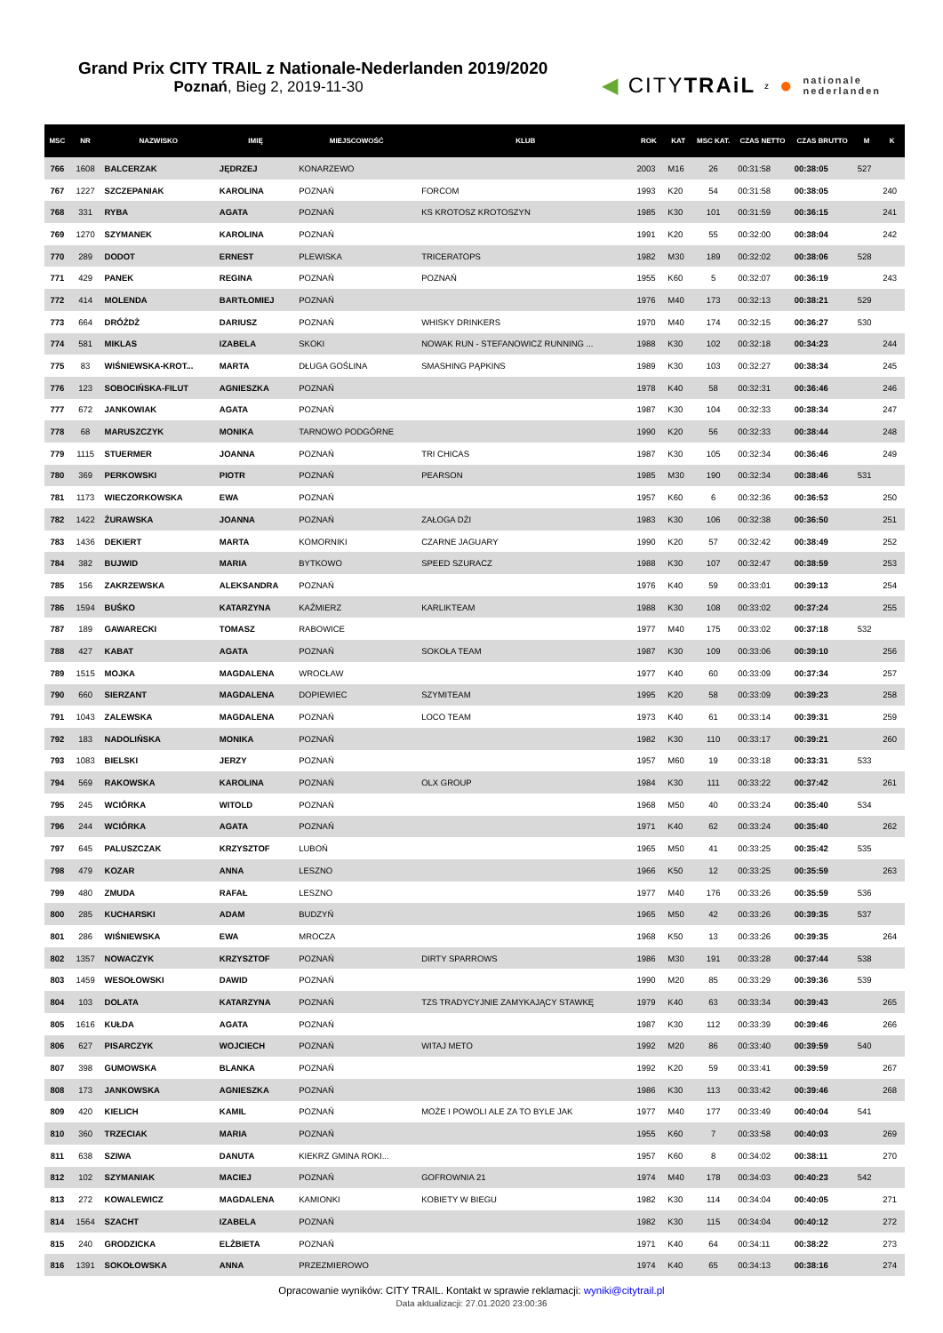Grand Prix CITY TRAIL z Nationale-Nederlanden 2019/2020
Poznań, Bieg 2, 2019-11-30
◀ CITYTRAiL z ● nationale
nederlanden
| MSC | NR | NAZWISKO | IMIĘ | MIEJSCOWOŚĆ | KLUB | ROK | KAT | MSC KAT. | CZAS NETTO | CZAS BRUTTO | M | K |
| --- | --- | --- | --- | --- | --- | --- | --- | --- | --- | --- | --- | --- |
| 766 | 1608 | BALCERZAK | JĘDRZEJ | KONARZEWO | | 2003 | M16 | 26 | 00:31:58 | 00:38:05 | 527 | |
| 767 | 1227 | SZCZEPANIAK | KAROLINA | POZNAŃ | FORCOM | 1993 | K20 | 54 | 00:31:58 | 00:38:05 | | 240 |
| 768 | 331 | RYBA | AGATA | POZNAŃ | KS KROTOSZ KROTOSZYN | 1985 | K30 | 101 | 00:31:59 | 00:36:15 | | 241 |
| 769 | 1270 | SZYMANEK | KAROLINA | POZNAŃ | | 1991 | K20 | 55 | 00:32:00 | 00:38:04 | | 242 |
| 770 | 289 | DODOT | ERNEST | PLEWISKA | TRICERATOPS | 1982 | M30 | 189 | 00:32:02 | 00:38:06 | 528 | |
| 771 | 429 | PANEK | REGINA | POZNAŃ | POZNAŃ | 1955 | K60 | 5 | 00:32:07 | 00:36:19 | | 243 |
| 772 | 414 | MOLENDA | BARTŁOMIEJ | POZNAŃ | | 1976 | M40 | 173 | 00:32:13 | 00:38:21 | 529 | |
| 773 | 664 | DRÓŻDŻ | DARIUSZ | POZNAŃ | WHISKY DRINKERS | 1970 | M40 | 174 | 00:32:15 | 00:36:27 | 530 | |
| 774 | 581 | MIKLAS | IZABELA | SKOKI | NOWAK RUN - STEFANOWICZ RUNNING ... | 1988 | K30 | 102 | 00:32:18 | 00:34:23 | | 244 |
| 775 | 83 | WIŚNIEWSKA-KROT... | MARTA | DŁUGA GOŚLINA | SMASHING PĄPKINS | 1989 | K30 | 103 | 00:32:27 | 00:38:34 | | 245 |
| 776 | 123 | SOBOCIŃSKA-FILUT | AGNIESZKA | POZNAŃ | | 1978 | K40 | 58 | 00:32:31 | 00:36:46 | | 246 |
| 777 | 672 | JANKOWIAK | AGATA | POZNAŃ | | 1987 | K30 | 104 | 00:32:33 | 00:38:34 | | 247 |
| 778 | 68 | MARUSZCZYK | MONIKA | TARNOWO PODGÓRNE | | 1990 | K20 | 56 | 00:32:33 | 00:38:44 | | 248 |
| 779 | 1115 | STUERMER | JOANNA | POZNAŃ | TRI CHICAS | 1987 | K30 | 105 | 00:32:34 | 00:36:46 | | 249 |
| 780 | 369 | PERKOWSKI | PIOTR | POZNAŃ | PEARSON | 1985 | M30 | 190 | 00:32:34 | 00:38:46 | 531 | |
| 781 | 1173 | WIECZORKOWSKA | EWA | POZNAŃ | | 1957 | K60 | 6 | 00:32:36 | 00:36:53 | | 250 |
| 782 | 1422 | ŻURAWSKA | JOANNA | POZNAŃ | ZAŁOGA DŻI | 1983 | K30 | 106 | 00:32:38 | 00:36:50 | | 251 |
| 783 | 1436 | DEKIERT | MARTA | KOMORNIKI | CZARNE JAGUARY | 1990 | K20 | 57 | 00:32:42 | 00:38:49 | | 252 |
| 784 | 382 | BUJWID | MARIA | BYTKOWO | SPEED SZURACZ | 1988 | K30 | 107 | 00:32:47 | 00:38:59 | | 253 |
| 785 | 156 | ZAKRZEWSKA | ALEKSANDRA | POZNAŃ | | 1976 | K40 | 59 | 00:33:01 | 00:39:13 | | 254 |
| 786 | 1594 | BUŚKO | KATARZYNA | KAŹMIERZ | KARLIKTEAM | 1988 | K30 | 108 | 00:33:02 | 00:37:24 | | 255 |
| 787 | 189 | GAWARECKI | TOMASZ | RABOWICE | | 1977 | M40 | 175 | 00:33:02 | 00:37:18 | 532 | |
| 788 | 427 | KABAT | AGATA | POZNAŃ | SOKOŁA TEAM | 1987 | K30 | 109 | 00:33:06 | 00:39:10 | | 256 |
| 789 | 1515 | MOJKA | MAGDALENA | WROCŁAW | | 1977 | K40 | 60 | 00:33:09 | 00:37:34 | | 257 |
| 790 | 660 | SIERZANT | MAGDALENA | DOPIEWIEC | SZYMITEAM | 1995 | K20 | 58 | 00:33:09 | 00:39:23 | | 258 |
| 791 | 1043 | ZALEWSKA | MAGDALENA | POZNAŃ | LOCO TEAM | 1973 | K40 | 61 | 00:33:14 | 00:39:31 | | 259 |
| 792 | 183 | NADOLIŃSKA | MONIKA | POZNAŃ | | 1982 | K30 | 110 | 00:33:17 | 00:39:21 | | 260 |
| 793 | 1083 | BIELSKI | JERZY | POZNAŃ | | 1957 | M60 | 19 | 00:33:18 | 00:33:31 | 533 | |
| 794 | 569 | RAKOWSKA | KAROLINA | POZNAŃ | OLX GROUP | 1984 | K30 | 111 | 00:33:22 | 00:37:42 | | 261 |
| 795 | 245 | WCIÓRKA | WITOLD | POZNAŃ | | 1968 | M50 | 40 | 00:33:24 | 00:35:40 | 534 | |
| 796 | 244 | WCIÓRKA | AGATA | POZNAŃ | | 1971 | K40 | 62 | 00:33:24 | 00:35:40 | | 262 |
| 797 | 645 | PALUSZCZAK | KRZYSZTOF | LUBOŃ | | 1965 | M50 | 41 | 00:33:25 | 00:35:42 | 535 | |
| 798 | 479 | KOZAR | ANNA | LESZNO | | 1966 | K50 | 12 | 00:33:25 | 00:35:59 | | 263 |
| 799 | 480 | ZMUDA | RAFAŁ | LESZNO | | 1977 | M40 | 176 | 00:33:26 | 00:35:59 | 536 | |
| 800 | 285 | KUCHARSKI | ADAM | BUDZYŃ | | 1965 | M50 | 42 | 00:33:26 | 00:39:35 | 537 | |
| 801 | 286 | WIŚNIEWSKA | EWA | MROCZA | | 1968 | K50 | 13 | 00:33:26 | 00:39:35 | | 264 |
| 802 | 1357 | NOWACZYK | KRZYSZTOF | POZNAŃ | DIRTY SPARROWS | 1986 | M30 | 191 | 00:33:28 | 00:37:44 | 538 | |
| 803 | 1459 | WESOŁOWSKI | DAWID | POZNAŃ | | 1990 | M20 | 85 | 00:33:29 | 00:39:36 | 539 | |
| 804 | 103 | DOLATA | KATARZYNA | POZNAŃ | TZS TRADYCYJNIE ZAMYKAJĄCY STAWKĘ | 1979 | K40 | 63 | 00:33:34 | 00:39:43 | | 265 |
| 805 | 1616 | KUŁDA | AGATA | POZNAŃ | | 1987 | K30 | 112 | 00:33:39 | 00:39:46 | | 266 |
| 806 | 627 | PISARCZYK | WOJCIECH | POZNAŃ | WITAJ METO | 1992 | M20 | 86 | 00:33:40 | 00:39:59 | 540 | |
| 807 | 398 | GUMOWSKA | BLANKA | POZNAŃ | | 1992 | K20 | 59 | 00:33:41 | 00:39:59 | | 267 |
| 808 | 173 | JANKOWSKA | AGNIESZKA | POZNAŃ | | 1986 | K30 | 113 | 00:33:42 | 00:39:46 | | 268 |
| 809 | 420 | KIELICH | KAMIL | POZNAŃ | MOŻE I POWOLI ALE ZA TO BYLE JAK | 1977 | M40 | 177 | 00:33:49 | 00:40:04 | 541 | |
| 810 | 360 | TRZECIAK | MARIA | POZNAŃ | | 1955 | K60 | 7 | 00:33:58 | 00:40:03 | | 269 |
| 811 | 638 | SZIWA | DANUTA | KIEKRZ GMINA ROKI... | | 1957 | K60 | 8 | 00:34:02 | 00:38:11 | | 270 |
| 812 | 102 | SZYMANIAK | MACIEJ | POZNAŃ | GOFROWNIA 21 | 1974 | M40 | 178 | 00:34:03 | 00:40:23 | 542 | |
| 813 | 272 | KOWALEWICZ | MAGDALENA | KAMIONKI | KOBIETY W BIEGU | 1982 | K30 | 114 | 00:34:04 | 00:40:05 | | 271 |
| 814 | 1564 | SZACHT | IZABELA | POZNAŃ | | 1982 | K30 | 115 | 00:34:04 | 00:40:12 | | 272 |
| 815 | 240 | GRODZICKA | ELŻBIETA | POZNAŃ | | 1971 | K40 | 64 | 00:34:11 | 00:38:22 | | 273 |
| 816 | 1391 | SOKOŁOWSKA | ANNA | PRZEZMIEROWO | | 1974 | K40 | 65 | 00:34:13 | 00:38:16 | | 274 |
Opracowanie wyników: CITY TRAIL. Kontakt w sprawie reklamacji: wyniki@citytrail.pl
Data aktualizacji: 27.01.2020 23:00:36